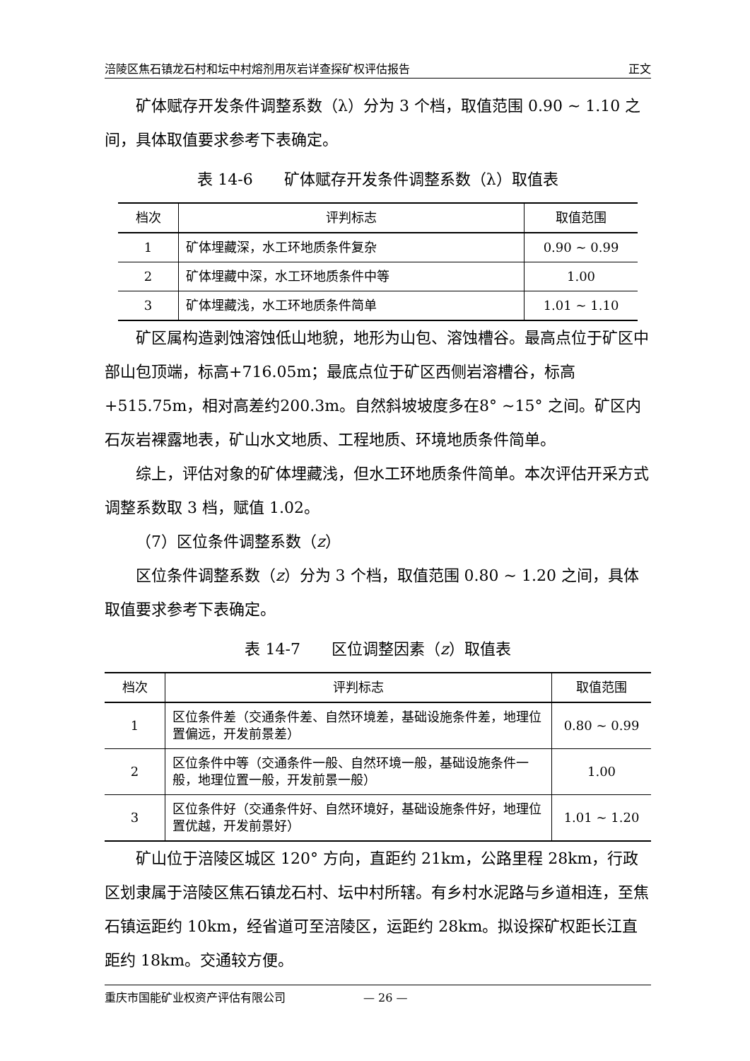涪陵区焦石镇龙石村和坛中村熔剂用灰岩详查探矿权评估报告 正文
矿体赋存开发条件调整系数（λ）分为 3 个档，取值范围 0.90 ~ 1.10 之间，具体取值要求参考下表确定。
表 14-6　　矿体赋存开发条件调整系数（λ）取值表
| 档次 | 评判标志 | 取值范围 |
| --- | --- | --- |
| 1 | 矿体埋藏深，水工环地质条件复杂 | 0.90 ~ 0.99 |
| 2 | 矿体埋藏中深，水工环地质条件中等 | 1.00 |
| 3 | 矿体埋藏浅，水工环地质条件简单 | 1.01 ~ 1.10 |
矿区属构造剥蚀溶蚀低山地貌，地形为山包、溶蚀槽谷。最高点位于矿区中部山包顶端，标高+716.05m；最底点位于矿区西侧岩溶槽谷，标高+515.75m，相对高差约200.3m。自然斜坡坡度多在8° ~15° 之间。矿区内石灰岩裸露地表，矿山水文地质、工程地质、环境地质条件简单。
综上，评估对象的矿体埋藏浅，但水工环地质条件简单。本次评估开采方式调整系数取 3 档，赋值 1.02。
（7）区位条件调整系数（z）
区位条件调整系数（z）分为 3 个档，取值范围 0.80 ~ 1.20 之间，具体取值要求参考下表确定。
表 14-7　　区位调整因素（z）取值表
| 档次 | 评判标志 | 取值范围 |
| --- | --- | --- |
| 1 | 区位条件差（交通条件差、自然环境差，基础设施条件差，地理位置偏远，开发前景差） | 0.80 ~ 0.99 |
| 2 | 区位条件中等（交通条件一般、自然环境一般，基础设施条件一般，地理位置一般，开发前景一般） | 1.00 |
| 3 | 区位条件好（交通条件好、自然环境好，基础设施条件好，地理位置优越，开发前景好） | 1.01 ~ 1.20 |
矿山位于涪陵区城区 120° 方向，直距约 21km，公路里程 28km，行政区划隶属于涪陵区焦石镇龙石村、坛中村所辖。有乡村水泥路与乡道相连，至焦石镇运距约 10km，经省道可至涪陵区，运距约 28km。拟设探矿权距长江直距约 18km。交通较方便。
重庆市国能矿业权资产评估有限公司 — 26 —